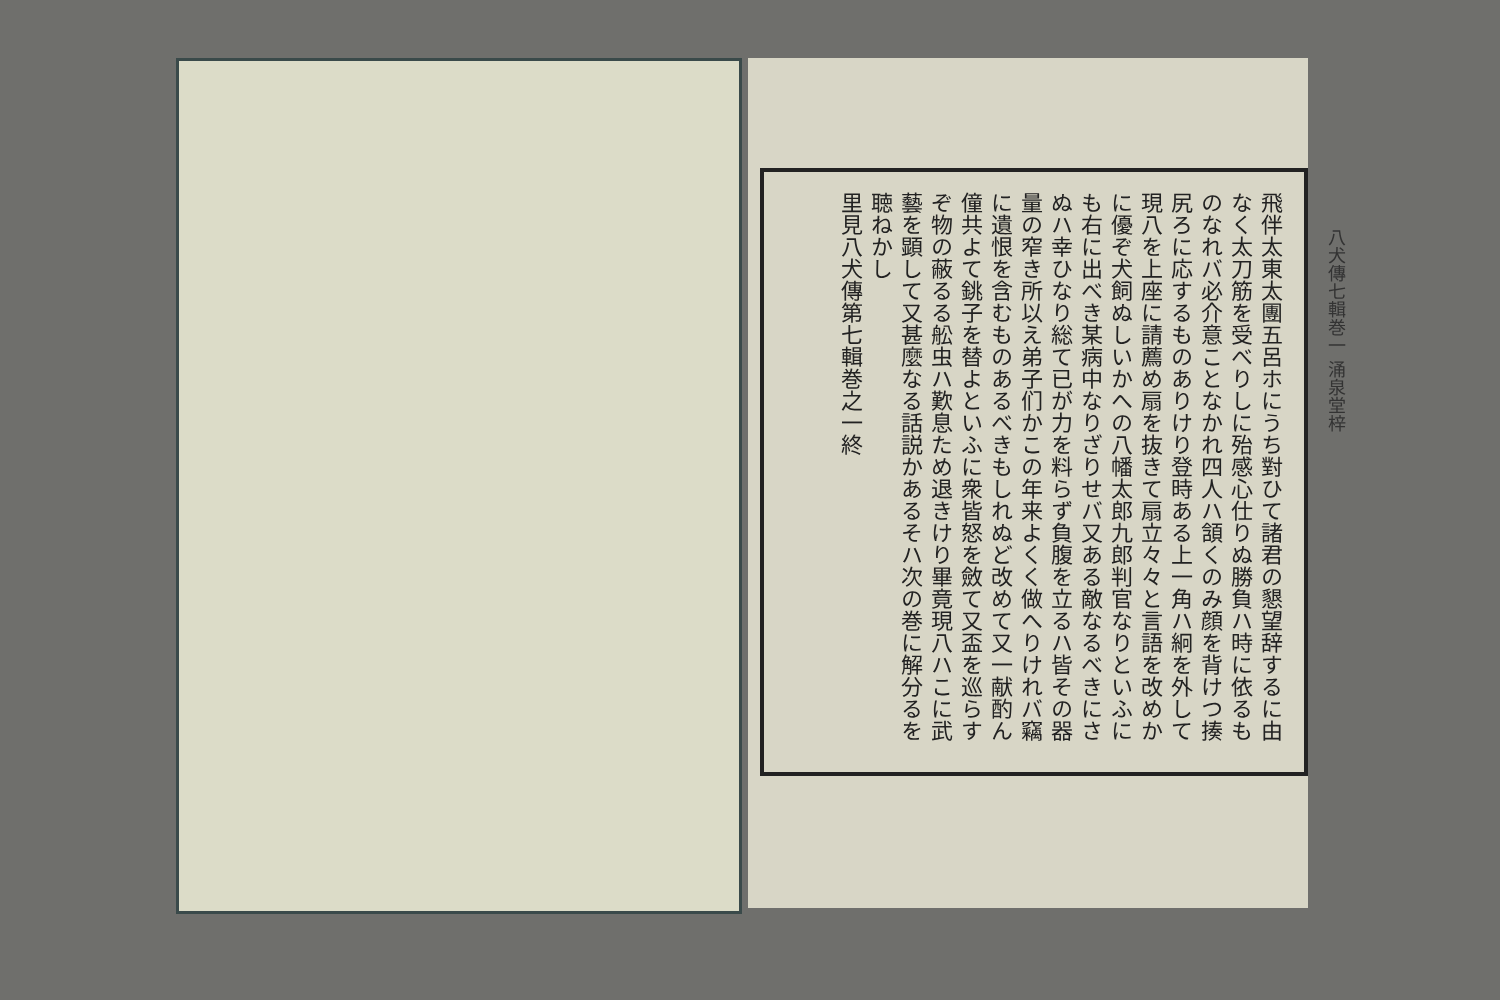飛伴太東太團五呂ホにうち對ひて諸君の懇望辞するに由なく太刀筋を受べりしに殆感心仕りぬ勝負ハ時に依るものなれバ必介意ことなかれ四人ハ頷くのみ顔を背けつ揍尻ろに応するものありけり登時ある上一角ハ絅を外して現八を上座に請薦め扇を抜きて扇立々々と言語を改めかに優ぞ犬飼ぬしいかへの八幡太郎九郎判官なりといふにも右に出べき某病中なりざりせバ又ある敵なるべきにさぬハ幸ひなり総て已が力を料らず負腹を立るハ皆その器量の窄き所以え弟子们かこの年来よくく做へりけれバ竊に遺恨を含むものあるべきもしれぬど改めて又一献酌ん僮共よて銚子を替よといふに衆皆怒を斂て又盃を巡らすぞ物の蔽るる舩虫ハ歎息ため退きけり畢竟現八ハこに武藝を顕して又甚麼なる話説かあるそハ次の巻に解分るを聴ねかし
里見八犬傳第七輯巻之一終
八犬傳七輯巻一 涌泉堂梓